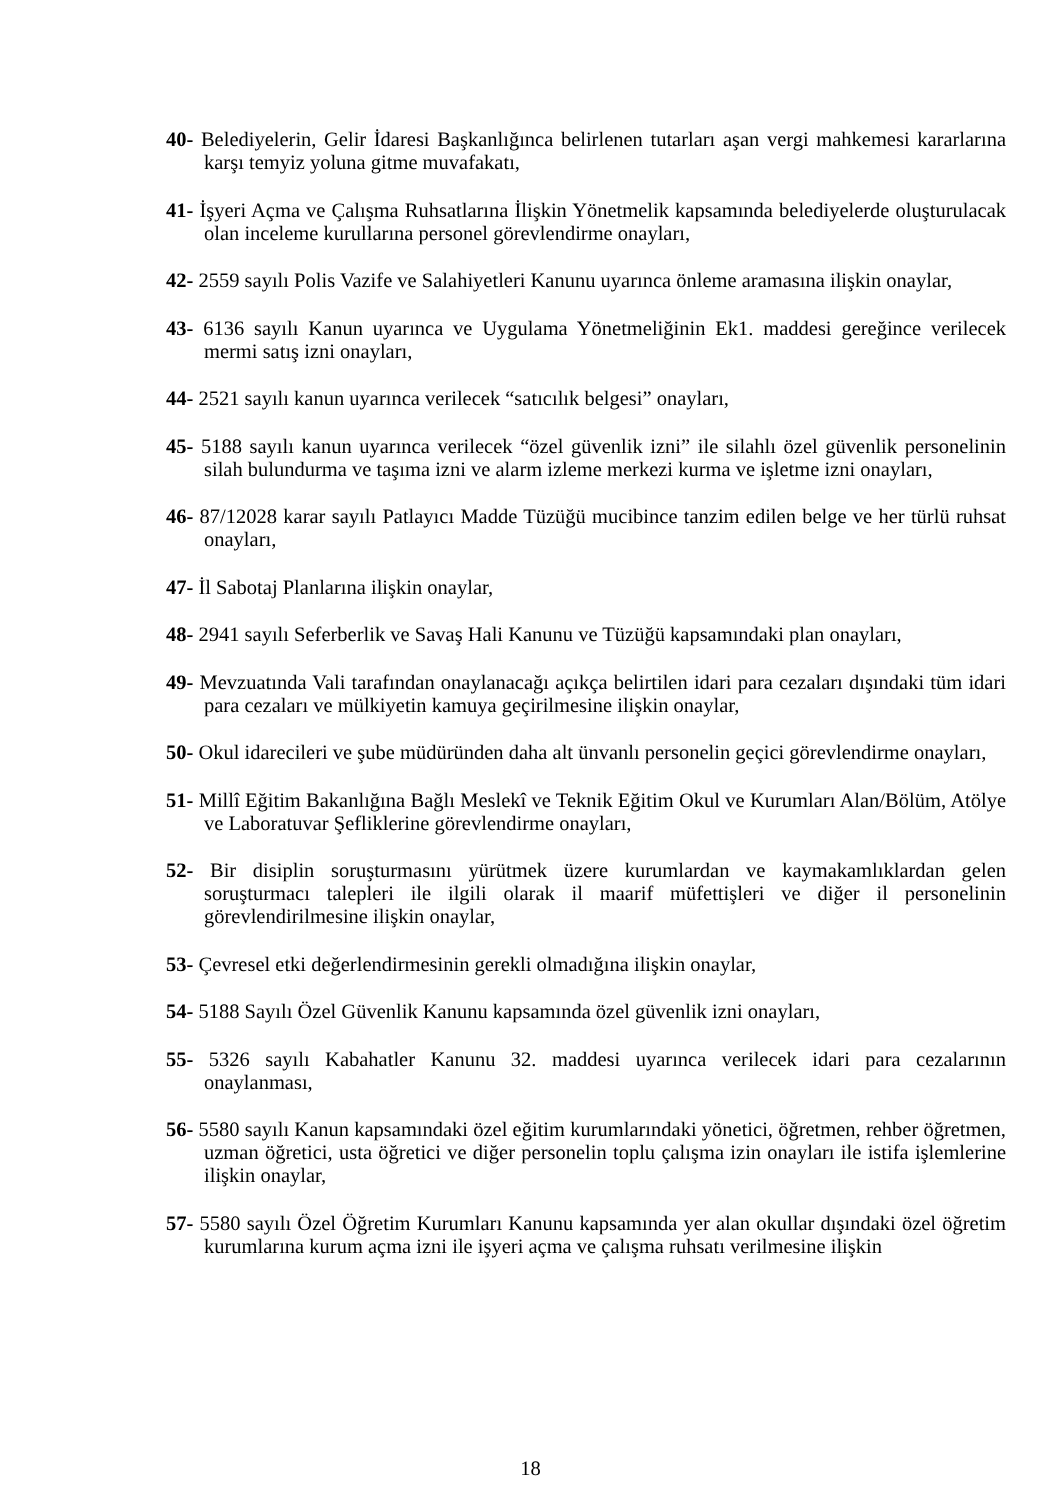40- Belediyelerin, Gelir İdaresi Başkanlığınca belirlenen tutarları aşan vergi mahkemesi kararlarına karşı temyiz yoluna gitme muvafakatı,
41- İşyeri Açma ve Çalışma Ruhsatlarına İlişkin Yönetmelik kapsamında belediyelerde oluşturulacak olan inceleme kurullarına personel görevlendirme onayları,
42- 2559 sayılı Polis Vazife ve Salahiyetleri Kanunu uyarınca önleme aramasına ilişkin onaylar,
43- 6136 sayılı Kanun uyarınca ve Uygulama Yönetmeliğinin Ek1. maddesi gereğince verilecek mermi satış izni onayları,
44- 2521 sayılı kanun uyarınca verilecek “satıcılık belgesi” onayları,
45- 5188 sayılı kanun uyarınca verilecek “özel güvenlik izni” ile silahlı özel güvenlik personelinin silah bulundurma ve taşıma izni ve alarm izleme merkezi kurma ve işletme izni onayları,
46- 87/12028 karar sayılı Patlayıcı Madde Tüzüğü mucibince tanzim edilen belge ve her türlü ruhsat onayları,
47- İl Sabotaj Planlarına ilişkin onaylar,
48- 2941 sayılı Seferberlik ve Savaş Hali Kanunu ve Tüzüğü kapsamındaki plan onayları,
49- Mevzuatında Vali tarafından onaylanacağı açıkça belirtilen idari para cezaları dışındaki tüm idari para cezaları ve mülkiyetin kamuya geçirilmesine ilişkin onaylar,
50- Okul idarecileri ve şube müdüründen daha alt ünvanlı personelin geçici görevlendirme onayları,
51- Millî Eğitim Bakanlığına Bağlı Meslekî ve Teknik Eğitim Okul ve Kurumları Alan/Bölüm, Atölye ve Laboratuvar Şefliklerine görevlendirme onayları,
52- Bir disiplin soruşturmasını yürütmek üzere kurumlardan ve kaymakamlıklardan gelen soruşturmacı talepleri ile ilgili olarak il maarif müfettişleri ve diğer il personelinin görevlendirilmesine ilişkin onaylar,
53- Çevresel etki değerlendirmesinin gerekli olmadığına ilişkin onaylar,
54- 5188 Sayılı Özel Güvenlik Kanunu kapsamında özel güvenlik izni onayları,
55- 5326 sayılı Kabahatler Kanunu 32. maddesi uyarınca verilecek idari para cezalarının onaylanması,
56- 5580 sayılı Kanun kapsamındaki özel eğitim kurumlarındaki yönetici, öğretmen, rehber öğretmen, uzman öğretici, usta öğretici ve diğer personelin toplu çalışma izin onayları ile istifa işlemlerine ilişkin onaylar,
57- 5580 sayılı Özel Öğretim Kurumları Kanunu kapsamında yer alan okullar dışındaki özel öğretim kurumlarına kurum açma izni ile işyeri açma ve çalışma ruhsatı verilmesine ilişkin
18